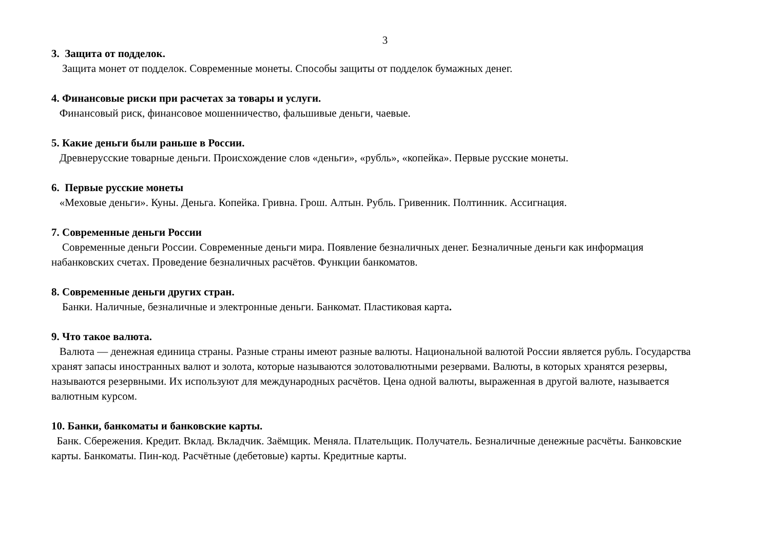3
3. Защита от подделок.
Защита монет от подделок. Современные монеты. Способы защиты от подделок бумажных денег.
4. Финансовые риски при расчетах за товары и услуги.
Финансовый риск, финансовое мошенничество, фальшивые деньги, чаевые.
5. Какие деньги были раньше в России.
Древнерусские товарные деньги. Происхождение слов «деньги», «рубль», «копейка». Первые русские монеты.
6. Первые русские монеты
«Меховые деньги». Куны. Деньга. Копейка. Гривна. Грош. Алтын. Рубль. Гривенник. Полтинник. Ассигнация.
7. Современные деньги России
Современные деньги России. Современные деньги мира. Появление безналичных денег. Безналичные деньги как информация набанковских счетах. Проведение безналичных расчётов. Функции банкоматов.
8. Современные деньги других стран.
Банки. Наличные, безналичные и электронные деньги. Банкомат. Пластиковая карта.
9. Что такое валюта.
Валюта — денежная единица страны. Разные страны имеют разные валюты. Национальной валютой России является рубль. Государства хранят запасы иностранных валют и золота, которые называются золотовалютными резервами. Валюты, в которых хранятся резервы, называются резервными. Их используют для международных расчётов. Цена одной валюты, выраженная в другой валюте, называется валютным курсом.
10. Банки, банкоматы и банковские карты.
Банк. Сбережения. Кредит. Вклад. Вкладчик. Заёмщик. Меняла. Плательщик. Получатель. Безналичные денежные расчёты. Банковские карты. Банкоматы. Пин-код. Расчётные (дебетовые) карты. Кредитные карты.